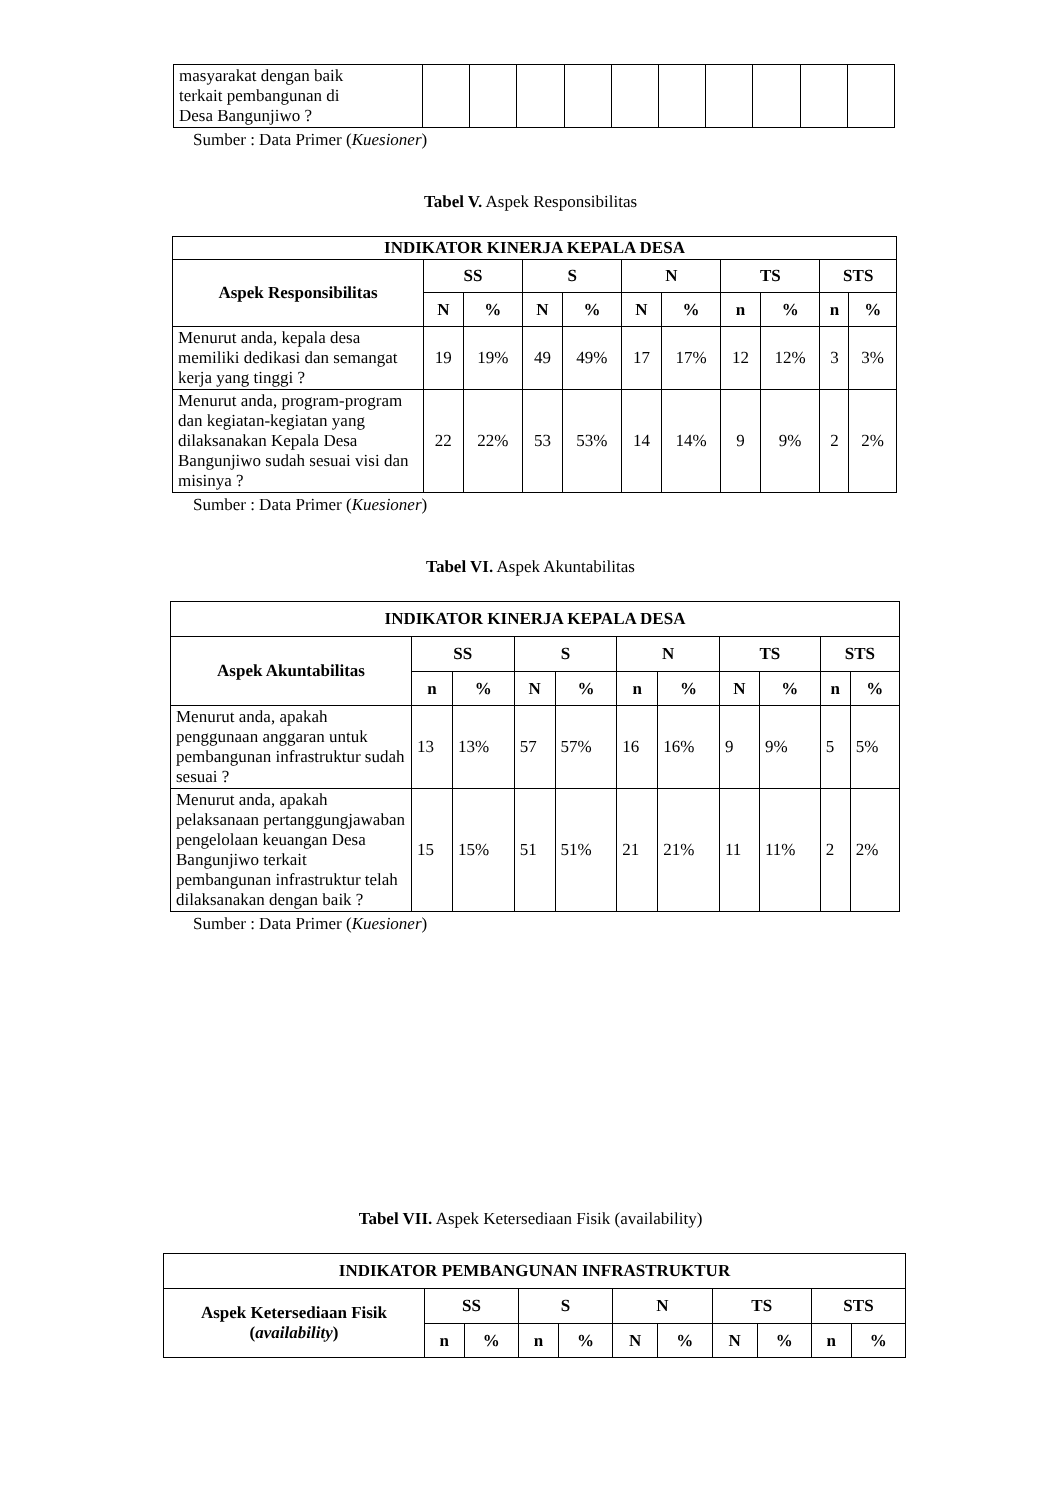| masyarakat dengan baik terkait pembangunan di Desa Bangunjiwo ? | | | | | | | | | | |
Sumber : Data Primer (Kuesioner)
Tabel V. Aspek Responsibilitas
| INDIKATOR KINERJA KEPALA DESA | | | | | | | | | | |
| --- | --- | --- | --- | --- | --- | --- | --- | --- | --- | --- |
| Aspek Responsibilitas | SS | | S | | N | | TS | | STS | |
| | N | % | N | % | N | % | n | % | n | % |
| Menurut anda, kepala desa memiliki dedikasi dan semangat kerja yang tinggi ? | 19 | 19% | 49 | 49% | 17 | 17% | 12 | 12% | 3 | 3% |
| Menurut anda, program-program dan kegiatan-kegiatan yang dilaksanakan Kepala Desa Bangunjiwo sudah sesuai visi dan misinya ? | 22 | 22% | 53 | 53% | 14 | 14% | 9 | 9% | 2 | 2% |
Sumber : Data Primer (Kuesioner)
Tabel VI. Aspek Akuntabilitas
| INDIKATOR KINERJA KEPALA DESA | | | | | | | | | | |
| --- | --- | --- | --- | --- | --- | --- | --- | --- | --- | --- |
| Aspek Akuntabilitas | SS | | S | | N | | TS | | STS | |
| | n | % | N | % | n | % | N | % | n | % |
| Menurut anda, apakah penggunaan anggaran untuk pembangunan infrastruktur sudah sesuai ? | 13 | 13% | 57 | 57% | 16 | 16% | 9 | 9% | 5 | 5% |
| Menurut anda, apakah pelaksanaan pertanggungjawaban pengelolaan keuangan Desa Bangunjiwo terkait pembangunan infrastruktur telah dilaksanakan dengan baik ? | 15 | 15% | 51 | 51% | 21 | 21% | 11 | 11% | 2 | 2% |
Sumber : Data Primer (Kuesioner)
Tabel VII. Aspek Ketersediaan Fisik (availability)
| INDIKATOR PEMBANGUNAN INFRASTRUKTUR | | | | | | | | | | |
| --- | --- | --- | --- | --- | --- | --- | --- | --- | --- | --- |
| Aspek Ketersediaan Fisik ( availability ) | SS | | S | | N | | TS | | STS | |
| | n | % | n | % | N | % | N | % | n | % |